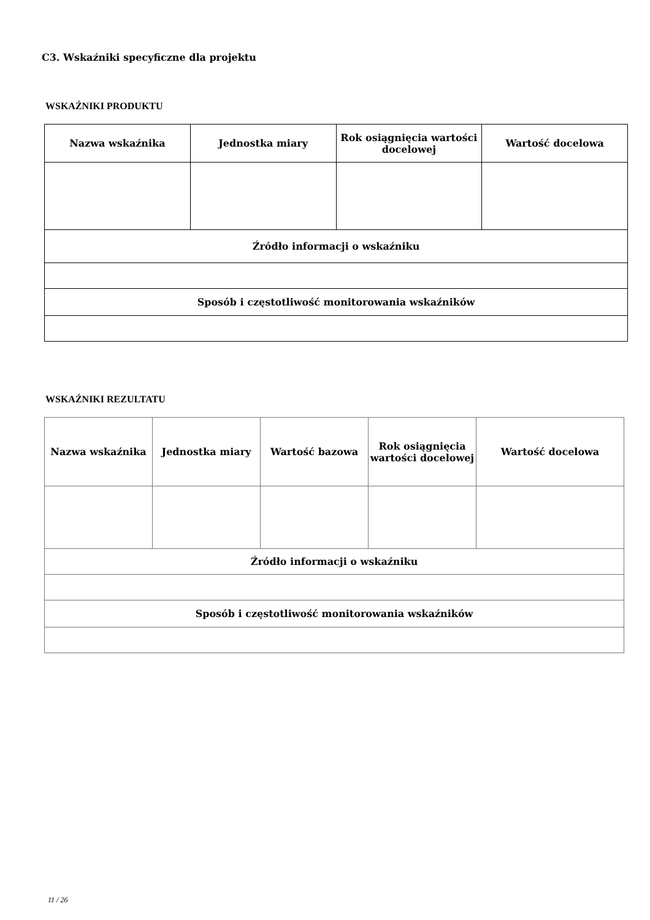C3. Wskaźniki specyficzne dla projektu
WSKAŹNIKI PRODUKTU
| Nazwa wskaźnika | Jednostka miary | Rok osiągnięcia wartości docelowej | Wartość docelowa |
| --- | --- | --- | --- |
| Źródło informacji o wskaźniku | | | |
| Sposób i częstotliwość monitorowania wskaźników | | | |
WSKAŹNIKI REZULTATU
| Nazwa wskaźnika | Jednostka miary | Wartość bazowa | Rok osiągnięcia wartości docelowej | Wartość docelowa |
| --- | --- | --- | --- | --- |
| Źródło informacji o wskaźniku | | | | |
| Sposób i częstotliwość monitorowania wskaźników | | | | |
11 / 26